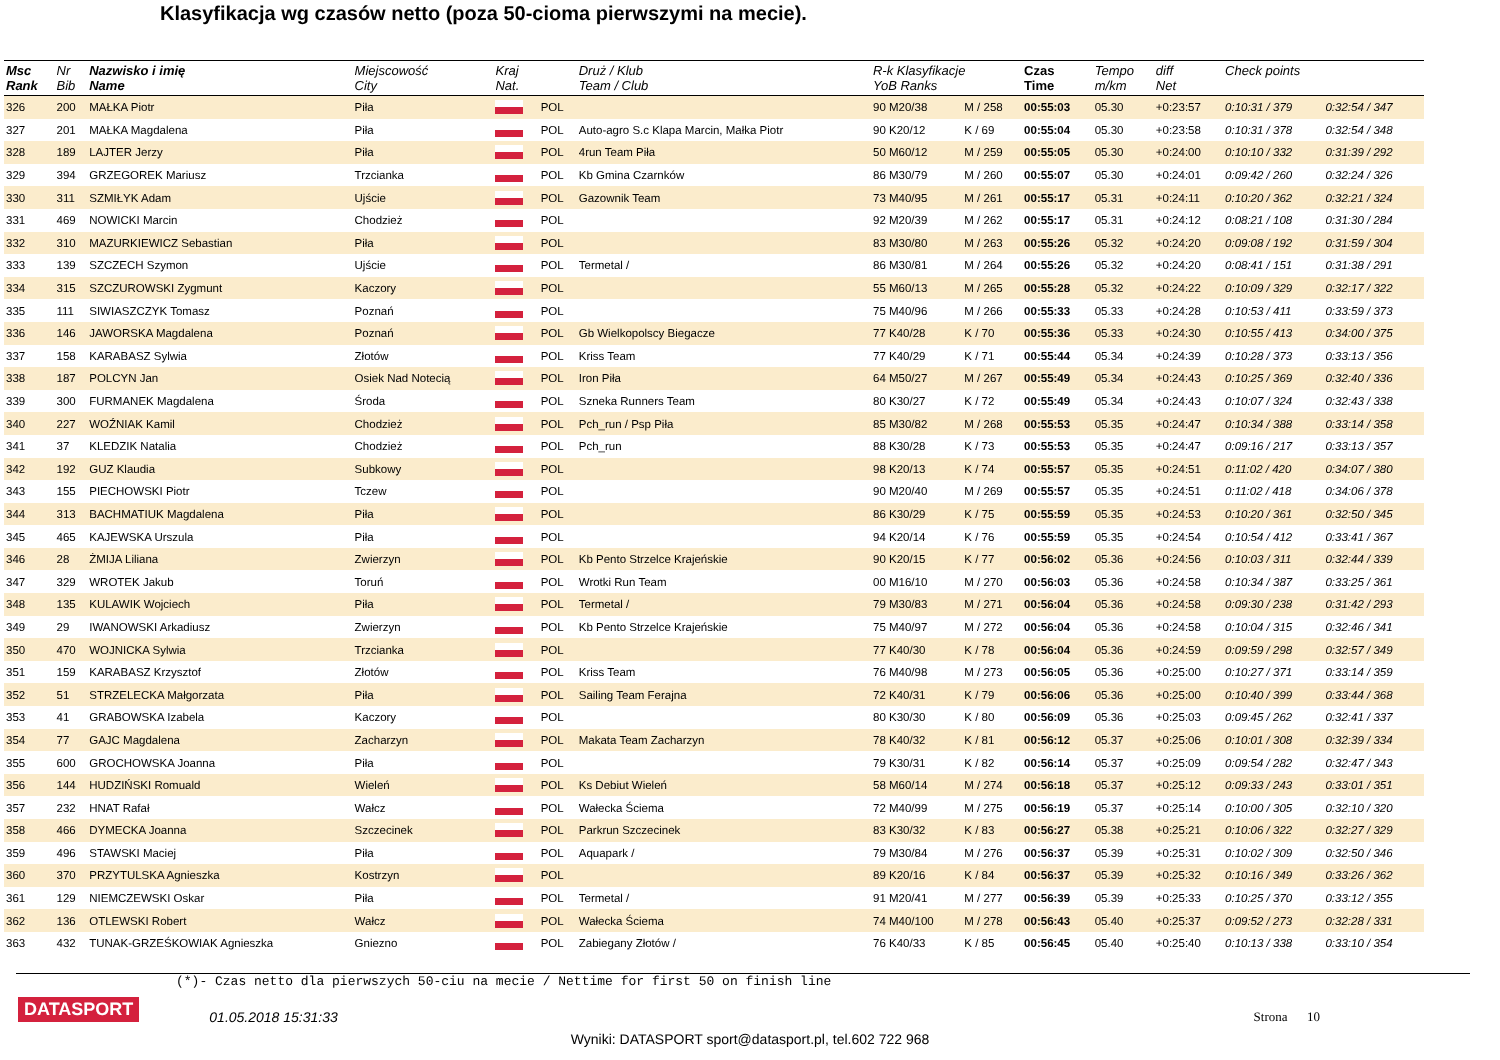Klasyfikacja wg czasów netto (poza 50-cioma pierwszymi na mecie).
| Msc Rank | Nr Bib | Nazwisko i imię Name | Miejscowość City | Kraj Nat. | | Druż / Klub Team / Club | R-k Klasyfikacje YoB Ranks | | Czas Time | Tempo m/km | diff Net | Check points | |
| --- | --- | --- | --- | --- | --- | --- | --- | --- | --- | --- | --- | --- | --- |
| 326 | 200 | MAŁKA Piotr | Piła | | POL | | 90 M20/38 | M / 258 | 00:55:03 | 05.30 | +0:23:57 | 0:10:31 / 379 | 0:32:54 / 347 |
| 327 | 201 | MAŁKA Magdalena | Piła | | POL | Auto-agro S.c Klapa Marcin, Małka Piotr | 90 K20/12 | K / 69 | 00:55:04 | 05.30 | +0:23:58 | 0:10:31 / 378 | 0:32:54 / 348 |
| 328 | 189 | LAJTER Jerzy | Piła | | POL | 4run Team Piła | 50 M60/12 | M / 259 | 00:55:05 | 05.30 | +0:24:00 | 0:10:10 / 332 | 0:31:39 / 292 |
| 329 | 394 | GRZEGOREK Mariusz | Trzcianka | | POL | Kb Gmina Czarnków | 86 M30/79 | M / 260 | 00:55:07 | 05.30 | +0:24:01 | 0:09:42 / 260 | 0:32:24 / 326 |
| 330 | 311 | SZMIŁYK Adam | Ujście | | POL | Gazownik Team | 73 M40/95 | M / 261 | 00:55:17 | 05.31 | +0:24:11 | 0:10:20 / 362 | 0:32:21 / 324 |
| 331 | 469 | NOWICKI Marcin | Chodzież | | POL | | 92 M20/39 | M / 262 | 00:55:17 | 05.31 | +0:24:12 | 0:08:21 / 108 | 0:31:30 / 284 |
| 332 | 310 | MAZURKIEWICZ Sebastian | Piła | | POL | | 83 M30/80 | M / 263 | 00:55:26 | 05.32 | +0:24:20 | 0:09:08 / 192 | 0:31:59 / 304 |
| 333 | 139 | SZCZECH Szymon | Ujście | | POL | Termetal / | 86 M30/81 | M / 264 | 00:55:26 | 05.32 | +0:24:20 | 0:08:41 / 151 | 0:31:38 / 291 |
| 334 | 315 | SZCZUROWSKI Zygmunt | Kaczory | | POL | | 55 M60/13 | M / 265 | 00:55:28 | 05.32 | +0:24:22 | 0:10:09 / 329 | 0:32:17 / 322 |
| 335 | 111 | SIWIASZCZYK Tomasz | Poznań | | POL | | 75 M40/96 | M / 266 | 00:55:33 | 05.33 | +0:24:28 | 0:10:53 / 411 | 0:33:59 / 373 |
| 336 | 146 | JAWORSKA Magdalena | Poznań | | POL | Gb Wielkopolscy Biegacze | 77 K40/28 | K / 70 | 00:55:36 | 05.33 | +0:24:30 | 0:10:55 / 413 | 0:34:00 / 375 |
| 337 | 158 | KARABASZ Sylwia | Złotów | | POL | Kriss Team | 77 K40/29 | K / 71 | 00:55:44 | 05.34 | +0:24:39 | 0:10:28 / 373 | 0:33:13 / 356 |
| 338 | 187 | POLCYN Jan | Osiek Nad Notecią | | POL | Iron Piła | 64 M50/27 | M / 267 | 00:55:49 | 05.34 | +0:24:43 | 0:10:25 / 369 | 0:32:40 / 336 |
| 339 | 300 | FURMANEK Magdalena | Środa | | POL | Szneka Runners Team | 80 K30/27 | K / 72 | 00:55:49 | 05.34 | +0:24:43 | 0:10:07 / 324 | 0:32:43 / 338 |
| 340 | 227 | WOŹNIAK Kamil | Chodzież | | POL | Pch_run / Psp Piła | 85 M30/82 | M / 268 | 00:55:53 | 05.35 | +0:24:47 | 0:10:34 / 388 | 0:33:14 / 358 |
| 341 | 37 | KLEDZIK Natalia | Chodzież | | POL | Pch_run | 88 K30/28 | K / 73 | 00:55:53 | 05.35 | +0:24:47 | 0:09:16 / 217 | 0:33:13 / 357 |
| 342 | 192 | GUZ Klaudia | Subkowy | | POL | | 98 K20/13 | K / 74 | 00:55:57 | 05.35 | +0:24:51 | 0:11:02 / 420 | 0:34:07 / 380 |
| 343 | 155 | PIECHOWSKI Piotr | Tczew | | POL | | 90 M20/40 | M / 269 | 00:55:57 | 05.35 | +0:24:51 | 0:11:02 / 418 | 0:34:06 / 378 |
| 344 | 313 | BACHMATIUK Magdalena | Piła | | POL | | 86 K30/29 | K / 75 | 00:55:59 | 05.35 | +0:24:53 | 0:10:20 / 361 | 0:32:50 / 345 |
| 345 | 465 | KAJEWSKA Urszula | Piła | | POL | | 94 K20/14 | K / 76 | 00:55:59 | 05.35 | +0:24:54 | 0:10:54 / 412 | 0:33:41 / 367 |
| 346 | 28 | ŻMIJA Liliana | Zwierzyn | | POL | Kb Pento Strzelce Krajeńskie | 90 K20/15 | K / 77 | 00:56:02 | 05.36 | +0:24:56 | 0:10:03 / 311 | 0:32:44 / 339 |
| 347 | 329 | WROTEK Jakub | Toruń | | POL | Wrotki Run Team | 00 M16/10 | M / 270 | 00:56:03 | 05.36 | +0:24:58 | 0:10:34 / 387 | 0:33:25 / 361 |
| 348 | 135 | KULAWIK Wojciech | Piła | | POL | Termetal / | 79 M30/83 | M / 271 | 00:56:04 | 05.36 | +0:24:58 | 0:09:30 / 238 | 0:31:42 / 293 |
| 349 | 29 | IWANOWSKI Arkadiusz | Zwierzyn | | POL | Kb Pento Strzelce Krajeńskie | 75 M40/97 | M / 272 | 00:56:04 | 05.36 | +0:24:58 | 0:10:04 / 315 | 0:32:46 / 341 |
| 350 | 470 | WOJNICKA Sylwia | Trzcianka | | POL | | 77 K40/30 | K / 78 | 00:56:04 | 05.36 | +0:24:59 | 0:09:59 / 298 | 0:32:57 / 349 |
| 351 | 159 | KARABASZ Krzysztof | Złotów | | POL | Kriss Team | 76 M40/98 | M / 273 | 00:56:05 | 05.36 | +0:25:00 | 0:10:27 / 371 | 0:33:14 / 359 |
| 352 | 51 | STRZELECKA Małgorzata | Piła | | POL | Sailing Team Ferajna | 72 K40/31 | K / 79 | 00:56:06 | 05.36 | +0:25:00 | 0:10:40 / 399 | 0:33:44 / 368 |
| 353 | 41 | GRABOWSKA Izabela | Kaczory | | POL | | 80 K30/30 | K / 80 | 00:56:09 | 05.36 | +0:25:03 | 0:09:45 / 262 | 0:32:41 / 337 |
| 354 | 77 | GAJC Magdalena | Zacharzyn | | POL | Makata Team Zacharzyn | 78 K40/32 | K / 81 | 00:56:12 | 05.37 | +0:25:06 | 0:10:01 / 308 | 0:32:39 / 334 |
| 355 | 600 | GROCHOWSKA Joanna | Piła | | POL | | 79 K30/31 | K / 82 | 00:56:14 | 05.37 | +0:25:09 | 0:09:54 / 282 | 0:32:47 / 343 |
| 356 | 144 | HUDZIŃSKI Romuald | Wieleń | | POL | Ks Debiut Wieleń | 58 M60/14 | M / 274 | 00:56:18 | 05.37 | +0:25:12 | 0:09:33 / 243 | 0:33:01 / 351 |
| 357 | 232 | HNAT Rafał | Wałcz | | POL | Wałecka Ściema | 72 M40/99 | M / 275 | 00:56:19 | 05.37 | +0:25:14 | 0:10:00 / 305 | 0:32:10 / 320 |
| 358 | 466 | DYMECKA Joanna | Szczecinek | | POL | Parkrun Szczecinek | 83 K30/32 | K / 83 | 00:56:27 | 05.38 | +0:25:21 | 0:10:06 / 322 | 0:32:27 / 329 |
| 359 | 496 | STAWSKI Maciej | Piła | | POL | Aquapark / | 79 M30/84 | M / 276 | 00:56:37 | 05.39 | +0:25:31 | 0:10:02 / 309 | 0:32:50 / 346 |
| 360 | 370 | PRZYTULSKA Agnieszka | Kostrzyn | | POL | | 89 K20/16 | K / 84 | 00:56:37 | 05.39 | +0:25:32 | 0:10:16 / 349 | 0:33:26 / 362 |
| 361 | 129 | NIEMCZEWSKI Oskar | Piła | | POL | Termetal / | 91 M20/41 | M / 277 | 00:56:39 | 05.39 | +0:25:33 | 0:10:25 / 370 | 0:33:12 / 355 |
| 362 | 136 | OTLEWSKI Robert | Wałcz | | POL | Wałecka Ściema | 74 M40/100 | M / 278 | 00:56:43 | 05.40 | +0:25:37 | 0:09:52 / 273 | 0:32:28 / 331 |
| 363 | 432 | TUNAK-GRZEŚKOWIAK Agnieszka | Gniezno | | POL | Zabiegany Złotów / | 76 K40/33 | K / 85 | 00:56:45 | 05.40 | +0:25:40 | 0:10:13 / 338 | 0:33:10 / 354 |
(*)- Czas netto dla pierwszych 50-ciu na mecie / Nettime for first 50 on finish line
DATASPORT 01.05.2018 15:31:33 Strona 10
Wyniki: DATASPORT sport@datasport.pl, tel.602 722 968